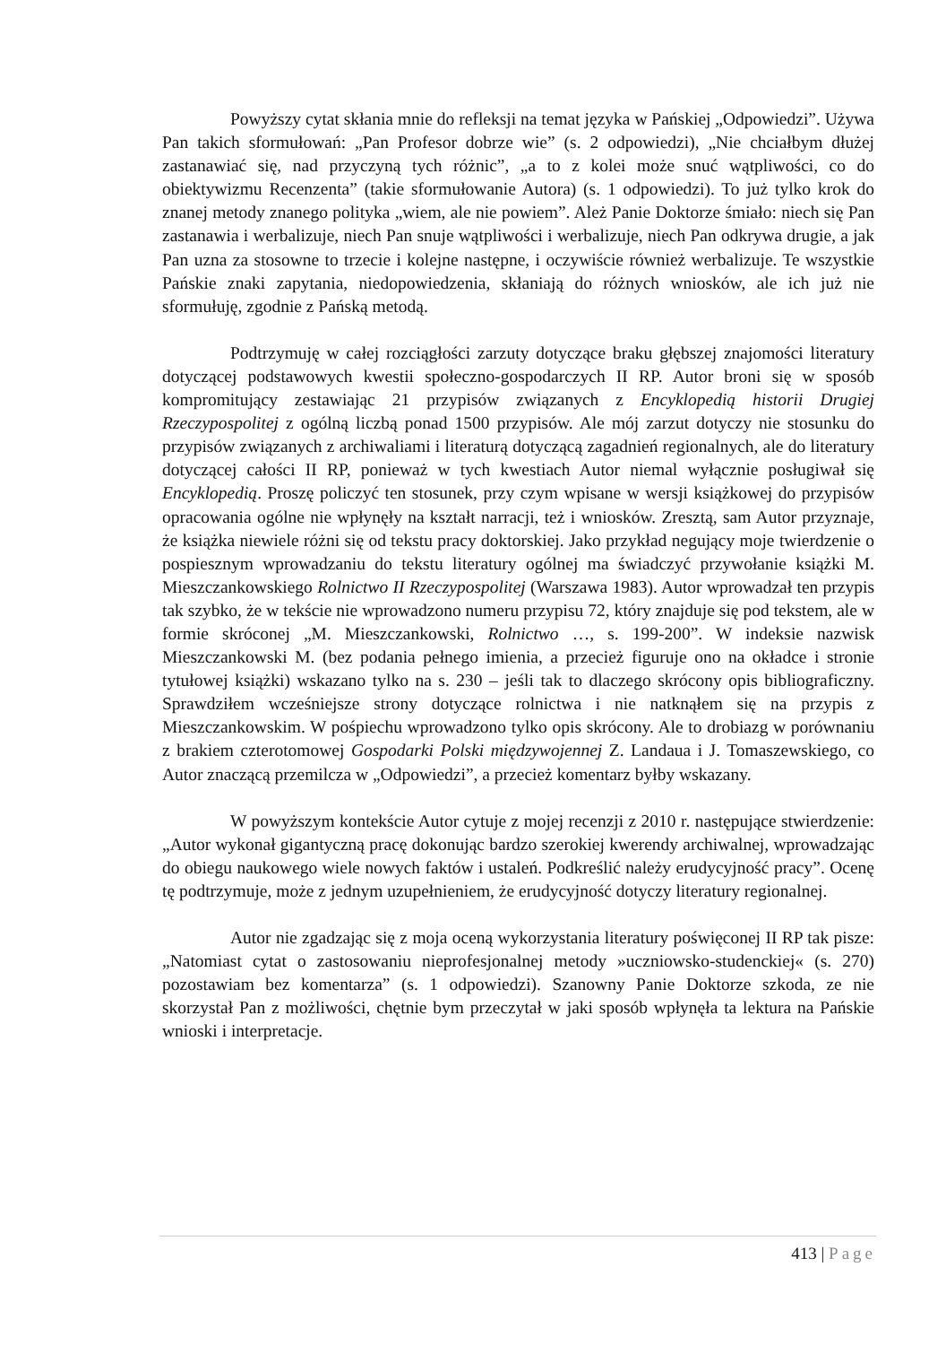Powyższy cytat skłania mnie do refleksji na temat języka w Pańskiej „Odpowiedzi”. Używa Pan takich sformułowań: „Pan Profesor dobrze wie” (s. 2 odpowiedzi), „Nie chciałbym dłużej zastanawiać się, nad przyczyną tych różnic”, „a to z kolei może snuć wątpliwości, co do obiektywizmu Recenzenta” (takie sformułowanie Autora) (s. 1 odpowiedzi). To już tylko krok do znanej metody znanego polityka „wiem, ale nie powiem”. Ależ Panie Doktorze śmiało: niech się Pan zastanawia i werbalizuje, niech Pan snuje wątpliwości i werbalizuje, niech Pan odkrywa drugie, a jak Pan uzna za stosowne to trzecie i kolejne następne, i oczywiście również werbalizuje. Te wszystkie Pańskie znaki zapytania, niedopowiedzenia, skłaniają do różnych wniosków, ale ich już nie sformułuję, zgodnie z Pańską metodą.
Podtrzymuję w całej rozciągłości zarzuty dotyczące braku głębszej znajomości literatury dotyczącej podstawowych kwestii społeczno-gospodarczych II RP. Autor broni się w sposób kompromitujący zestawiając 21 przypisów związanych z Encyklopedią historii Drugiej Rzeczypospolitej z ogólną liczbą ponad 1500 przypisów. Ale mój zarzut dotyczy nie stosunku do przypisów związanych z archiwaliami i literaturą dotyczącą zagadnień regionalnych, ale do literatury dotyczącej całości II RP, ponieważ w tych kwestiach Autor niemal wyłącznie posługiwał się Encyklopedią. Proszę policzyć ten stosunek, przy czym wpisane w wersji książkowej do przypisów opracowania ogólne nie wpłynęły na kształt narracji, też i wniosków. Zresztą, sam Autor przyznaje, że książka niewiele różni się od tekstu pracy doktorskiej. Jako przykład negujący moje twierdzenie o pospiesznym wprowadzaniu do tekstu literatury ogólnej ma świadczyć przywołanie książki M. Mieszczankowskiego Rolnictwo II Rzeczypospolitej (Warszawa 1983). Autor wprowadzał ten przypis tak szybko, że w tekście nie wprowadzono numeru przypisu 72, który znajduje się pod tekstem, ale w formie skróconej „M. Mieszczankowski, Rolnictwo …, s. 199-200”. W indeksie nazwisk Mieszczankowski M. (bez podania pełnego imienia, a przecież figuruje ono na okładce i stronie tytułowej książki) wskazano tylko na s. 230 – jeśli tak to dlaczego skrócony opis bibliograficzny. Sprawdziłem wcześniejsze strony dotyczące rolnictwa i nie natknąłem się na przypis z Mieszczankowskim. W pośpiechu wprowadzono tylko opis skrócony. Ale to drobiazg w porównaniu z brakiem czterotomowej Gospodarki Polski międzywojennej Z. Landaua i J. Tomaszewskiego, co Autor znaczącą przemilcza w „Odpowiedzi”, a przecież komentarz byłby wskazany.
W powyższym kontekście Autor cytuje z mojej recenzji z 2010 r. następujące stwierdzenie: „Autor wykonał gigantyczną pracę dokonując bardzo szerokiej kwerendy archiwalnej, wprowadzając do obiegu naukowego wiele nowych faktów i ustaleń. Podkreślić należy erudycyjność pracy”. Ocenę tę podtrzymuje, może z jednym uzupełnieniem, że erudycyjność dotyczy literatury regionalnej.
Autor nie zgadzając się z moja oceną wykorzystania literatury poświęconej II RP tak pisze: „Natomiast cytat o zastosowaniu nieprofesjonalnej metody »uczniowsko-studenckiej« (s. 270) pozostawiam bez komentarza” (s. 1 odpowiedzi). Szanowny Panie Doktorze szkoda, ze nie skorzystał Pan z możliwości, chętnie bym przeczytał w jaki sposób wpłynęła ta lektura na Pańskie wnioski i interpretacje.
413 | Page